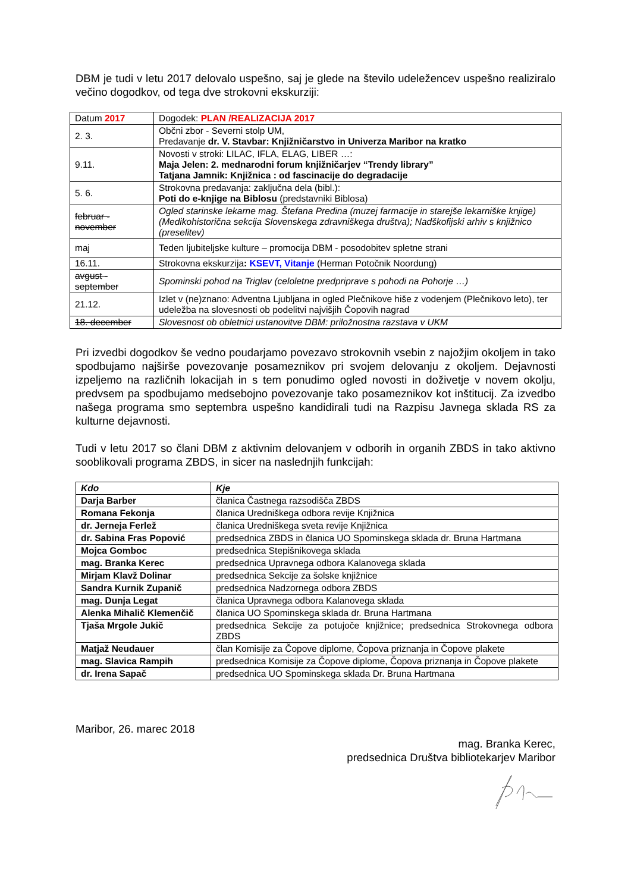DBM je tudi v letu 2017 delovalo uspešno, saj je glede na število udeležencev uspešno realiziralo večino dogodkov, od tega dve strokovni ekskurziji:
| Datum 2017 | Dogodek: PLAN /REALIZACIJA 2017 |
| 2. 3. | Občni zbor - Severni stolp UM, Predavanje dr. V. Stavbar: Knjižničarstvo in Univerza Maribor na kratko |
| 9.11. | Novosti v stroki: LILAC, IFLA, ELAG, LIBER …: Maja Jelen: 2. mednarodni forum knjižničarjev “Trendy library” Tatjana Jamnik: Knjižnica : od fascinacije do degradacije |
| 5. 6. | Strokovna predavanja: zaključna dela (bibl.): Poti do e-knjige na Biblosu (predstavniki Biblosa) |
| februar - november | Ogled starinske lekarne mag. Štefana Predina (muzej farmacije in starejše lekarniške knjige) (Medikohistorična sekcija Slovenskega zdravniškega društva); Nadškofijski arhiv s knjižnico (preselitev) |
| maj | Teden ljubiteljske kulture – promocija DBM - posodobitev spletne strani |
| 16.11. | Strokovna ekskurzija : KSEVT, Vitanje (Herman Potočnik Noordung) |
| avgust - september | Spominski pohod na Triglav (celoletne predpriprave s pohodi na Pohorje …) |
| 21.12. | Izlet v (ne)znano: Adventna Ljubljana in ogled Plečnikove hiše z vodenjem (Plečnikovo leto), ter udeležba na slovesnosti ob podelitvi najvišjih Čopovih nagrad |
| 18. december | Slovesnost ob obletnici ustanovitve DBM: priložnostna razstava v UKM |
Pri izvedbi dogodkov še vedno poudarjamo povezavo strokovnih vsebin z najožjim okoljem in tako spodbujamo najširše povezovanje posameznikov pri svojem delovanju z okoljem. Dejavnosti izpeljemo na različnih lokacijah in s tem ponudimo ogled novosti in doživetje v novem okolju, predvsem pa spodbujamo medsebojno povezovanje tako posameznikov kot inštitucij. Za izvedbo našega programa smo septembra uspešno kandidirali tudi na Razpisu Javnega sklada RS za kulturne dejavnosti.
Tudi v letu 2017 so člani DBM z aktivnim delovanjem v odborih in organih ZBDS in tako aktivno sooblikovali programa ZBDS, in sicer na naslednjih funkcijah:
| Kdo | Kje |
| --- | --- |
| Darja Barber | članica Častnega razsodišča ZBDS |
| Romana Fekonja | članica Uredniškega odbora revije Knjižnica |
| dr. Jerneja Ferlež | članica Uredniškega sveta revije Knjižnica |
| dr. Sabina Fras Popović | predsednica ZBDS in članica UO Spominskega sklada dr. Bruna Hartmana |
| Mojca Gomboc | predsednica Stepišnikovega sklada |
| mag. Branka Kerec | predsednica Upravnega odbora Kalanovega sklada |
| Mirjam Klavž Dolinar | predsednica Sekcije za šolske knjižnice |
| Sandra Kurnik Zupanič | predsednica Nadzornega odbora ZBDS |
| mag. Dunja Legat | članica Upravnega odbora Kalanovega sklada |
| Alenka Mihalič Klemenčič | članica UO Spominskega sklada dr. Bruna Hartmana |
| Tjaša Mrgole Jukič | predsednica Sekcije za potujoče knjižnice; predsednica Strokovnega odbora ZBDS |
| Matjaž Neudauer | član Komisije za Čopove diplome, Čopova priznanja in Čopove plakete |
| mag. Slavica Rampih | predsednica Komisije za Čopove diplome, Čopova priznanja in Čopove plakete |
| dr. Irena Sapač | predsednica UO Spominskega sklada Dr. Bruna Hartmana |
Maribor, 26. marec 2018
mag. Branka Kerec,
predsednica Društva bibliotekarjev Maribor